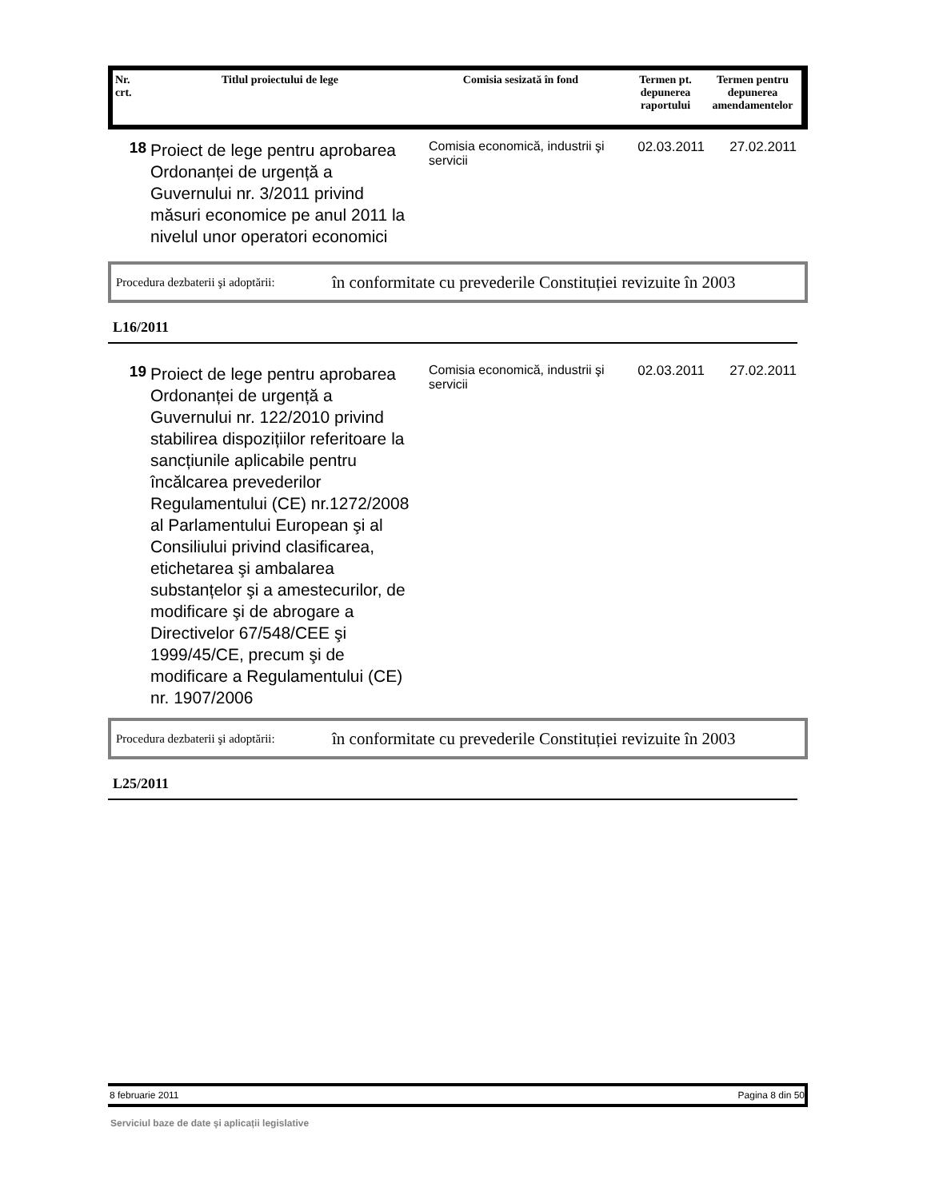| Nr. crt. | Titlul proiectului de lege | Comisia sesizată în fond | Termen pt. depunerea raportului | Termen pentru depunerea amendamentelor |
| --- | --- | --- | --- | --- |
18
Proiect de lege pentru aprobarea Ordonanței de urgență a Guvernului nr. 3/2011 privind măsuri economice pe anul 2011 la nivelul unor operatori economici
Comisia economică, industrii şi servicii
02.03.2011 27.02.2011
Procedura dezbaterii şi adoptării: în conformitate cu prevederile Constituției revizuite în 2003
L16/2011
19
Proiect de lege pentru aprobarea Ordonanței de urgență a Guvernului nr. 122/2010 privind stabilirea dispozițiilor referitoare la sancțiunile aplicabile pentru încălcarea prevederilor Regulamentului (CE) nr.1272/2008 al Parlamentului European şi al Consiliului privind clasificarea, etichetarea şi ambalarea substanțelor şi a amestecurilor, de modificare şi de abrogare a Directivelor 67/548/CEE şi 1999/45/CE, precum şi de modificare a Regulamentului (CE) nr. 1907/2006
Comisia economică, industrii şi servicii
02.03.2011 27.02.2011
Procedura dezbaterii şi adoptării: în conformitate cu prevederile Constituției revizuite în 2003
L25/2011
8 februarie 2011 Pagina 8 din 50
Serviciul baze de date şi aplicații legislative